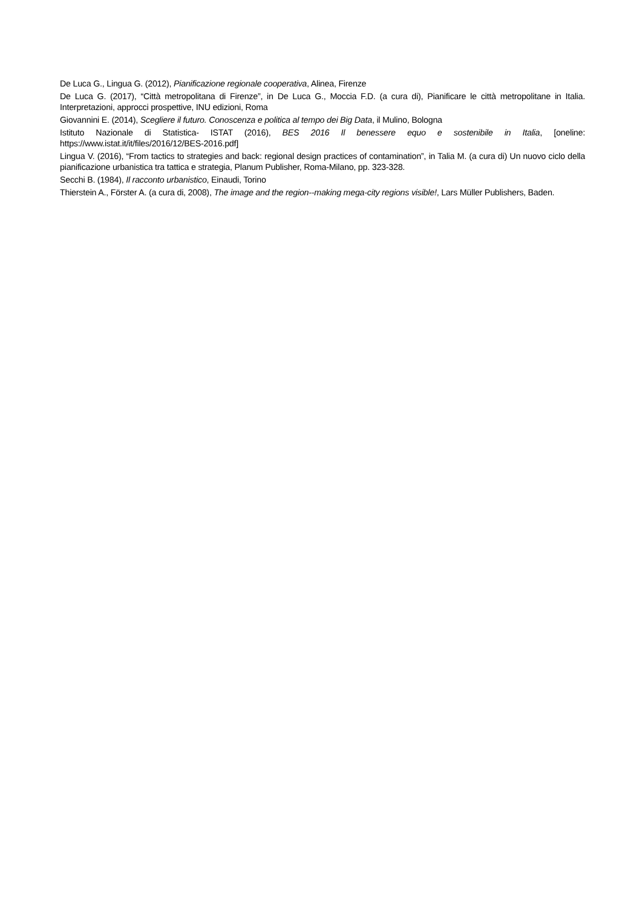De Luca G., Lingua G. (2012), Pianificazione regionale cooperativa, Alinea, Firenze
De Luca G. (2017), “Città metropolitana di Firenze”, in De Luca G., Moccia F.D. (a cura di), Pianificare le città metropolitane in Italia. Interpretazioni, approcci prospettive, INU edizioni, Roma
Giovannini E. (2014), Scegliere il futuro. Conoscenza e politica al tempo dei Big Data, il Mulino, Bologna
Istituto Nazionale di Statistica- ISTAT (2016), BES 2016 Il benessere equo e sostenibile in Italia, [oneline: https://www.istat.it/it/files/2016/12/BES-2016.pdf]
Lingua V. (2016), “From tactics to strategies and back: regional design practices of contamination”, in Talia M. (a cura di) Un nuovo ciclo della pianificazione urbanistica tra tattica e strategia, Planum Publisher, Roma-Milano, pp. 323-328.
Secchi B. (1984), Il racconto urbanistico, Einaudi, Torino
Thierstein A., Förster A. (a cura di, 2008), The image and the region--making mega-city regions visible!, Lars Müller Publishers, Baden.